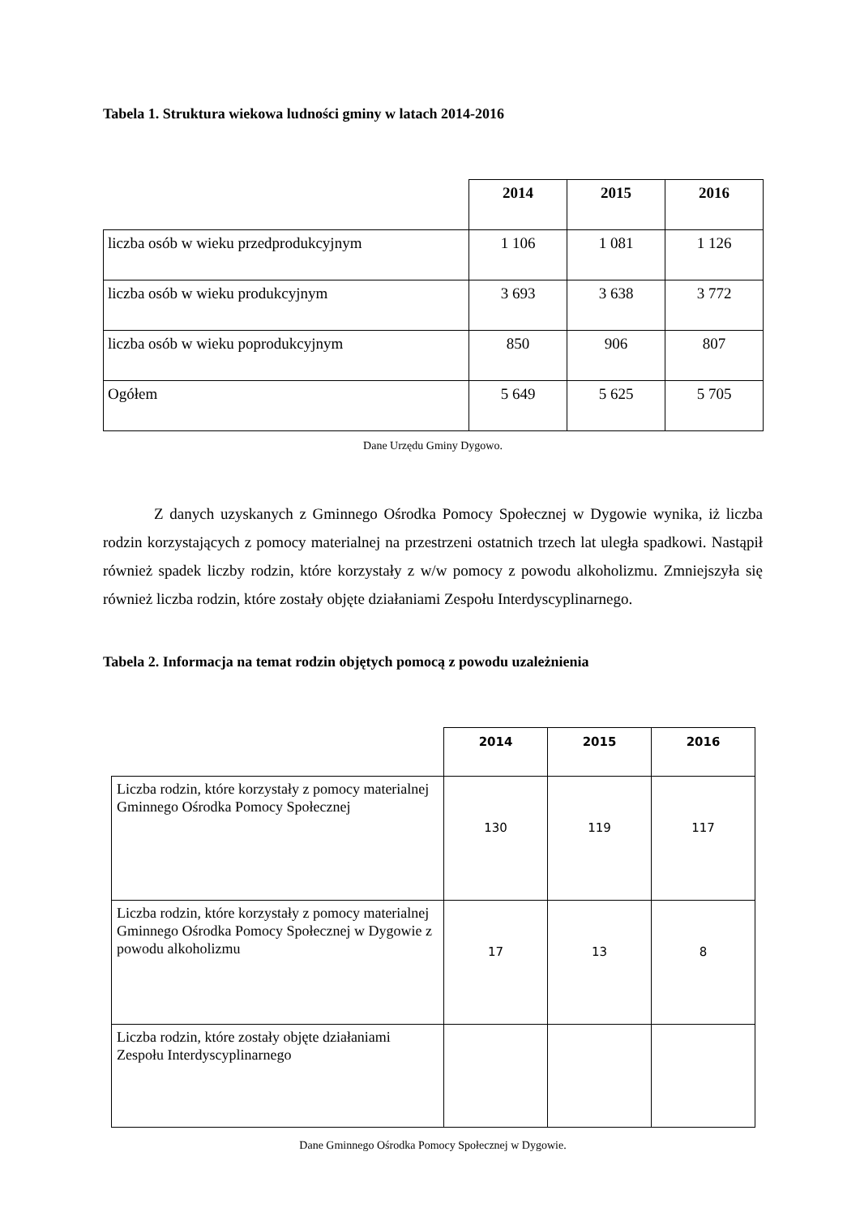Tabela 1. Struktura wiekowa ludności gminy w latach 2014-2016
| | 2014 | 2015 | 2016 |
| --- | --- | --- | --- |
| liczba osób w wieku przedprodukcyjnym | 1 106 | 1 081 | 1 126 |
| liczba osób w wieku produkcyjnym | 3 693 | 3 638 | 3 772 |
| liczba osób w wieku poprodukcyjnym | 850 | 906 | 807 |
| Ogółem | 5 649 | 5 625 | 5 705 |
Dane Urzędu Gminy Dygowo.
Z danych uzyskanych z Gminnego Ośrodka Pomocy Społecznej w Dygowie wynika, iż liczba rodzin korzystających z pomocy materialnej na przestrzeni ostatnich trzech lat uległa spadkowi. Nastąpił również spadek liczby rodzin, które korzystały z w/w pomocy z powodu alkoholizmu. Zmniejszyła się również liczba rodzin, które zostały objęte działaniami Zespołu Interdyscyplinarnego.
Tabela 2. Informacja na temat rodzin objętych pomocą z powodu uzależnienia
| | 2014 | 2015 | 2016 |
| --- | --- | --- | --- |
| Liczba rodzin, które korzystały z pomocy materialnej Gminnego Ośrodka Pomocy Społecznej | 130 | 119 | 117 |
| Liczba rodzin, które korzystały z pomocy materialnej Gminnego Ośrodka Pomocy Społecznej w Dygowie z powodu alkoholizmu | 17 | 13 | 8 |
| Liczba rodzin, które zostały objęte działaniami Zespołu Interdyscyplinarnego | | | |
Dane Gminnego Ośrodka Pomocy Społecznej w Dygowie.